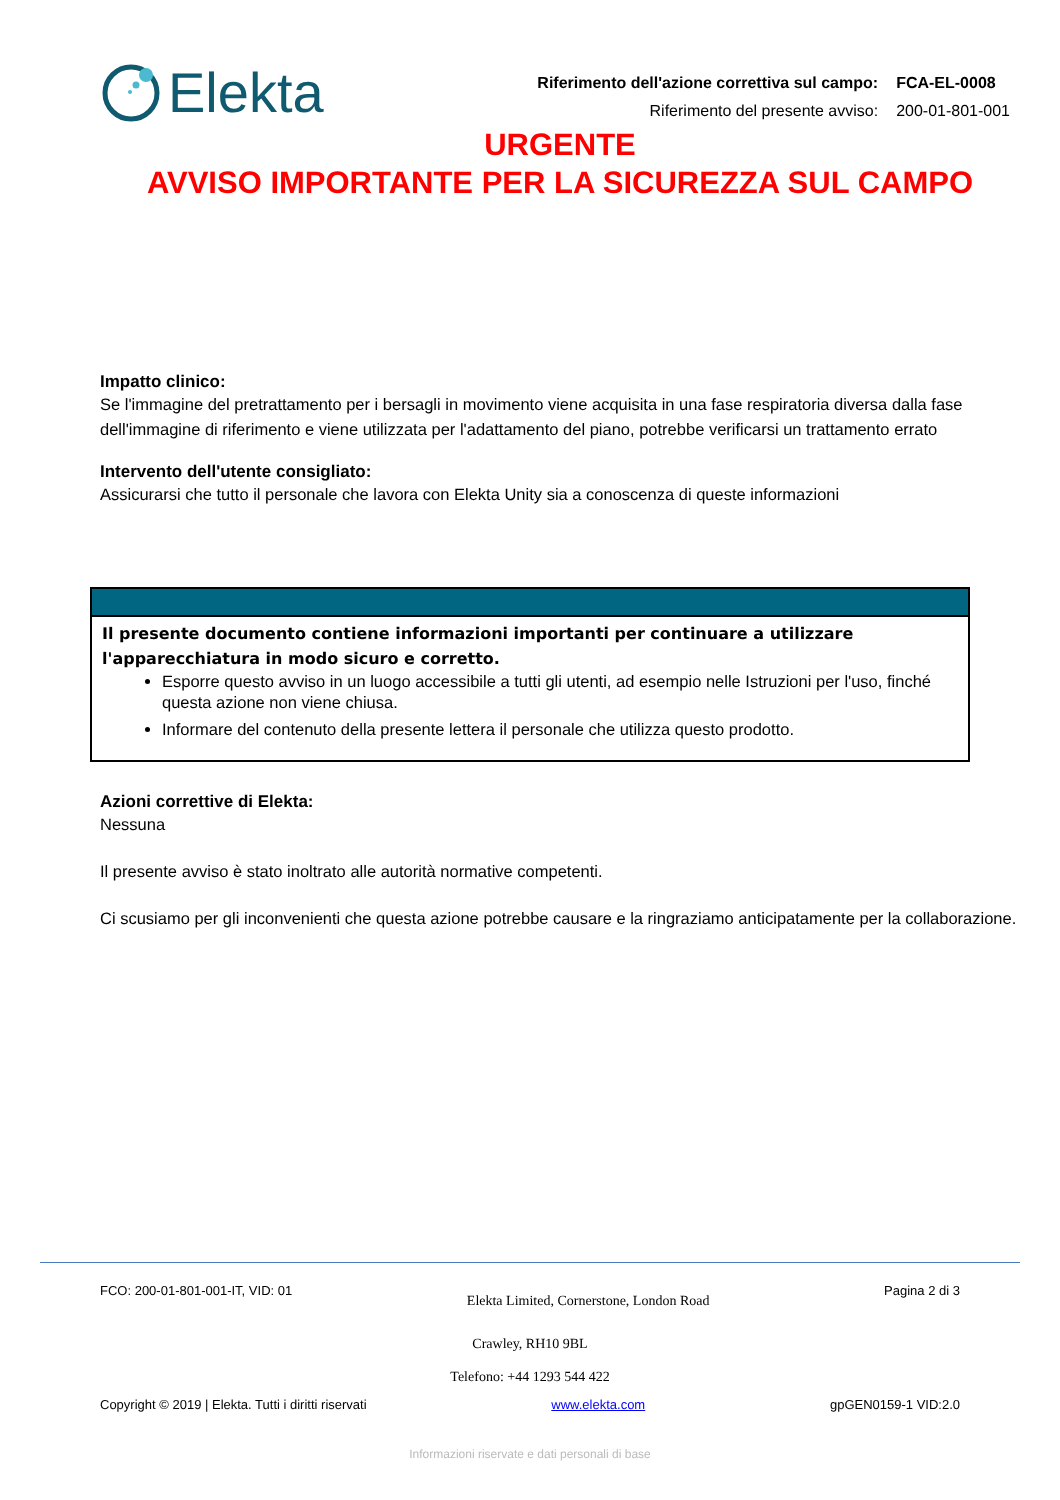Elekta
| Riferimento dell'azione correttiva sul campo: | FCA-EL-0008 |
| Riferimento del presente avviso: | 200-01-801-001 |
URGENTE
AVVISO IMPORTANTE PER LA SICUREZZA SUL CAMPO
Impatto clinico:
Se l'immagine del pretrattamento per i bersagli in movimento viene acquisita in una fase respiratoria diversa dalla fase dell'immagine di riferimento e viene utilizzata per l'adattamento del piano, potrebbe verificarsi un trattamento errato
Intervento dell'utente consigliato:
Assicurarsi che tutto il personale che lavora con Elekta Unity sia a conoscenza di queste informazioni
Il presente documento contiene informazioni importanti per continuare a utilizzare l'apparecchiatura in modo sicuro e corretto.
Esporre questo avviso in un luogo accessibile a tutti gli utenti, ad esempio nelle Istruzioni per l'uso, finché questa azione non viene chiusa.
Informare del contenuto della presente lettera il personale che utilizza questo prodotto.
Azioni correttive di Elekta:
Nessuna
Il presente avviso è stato inoltrato alle autorità normative competenti.
Ci scusiamo per gli inconvenienti che questa azione potrebbe causare e la ringraziamo anticipatamente per la collaborazione.
FCO: 200-01-801-001-IT, VID: 01 Elekta Limited, Cornerstone, London Road Pagina 2 di 3
Crawley, RH10 9BL
Telefono: +44 1293 544 422
Copyright © 2019 | Elekta. Tutti i diritti riservati www.elekta.com gpGEN0159-1 VID:2.0
Informazioni riservate e dati personali di base